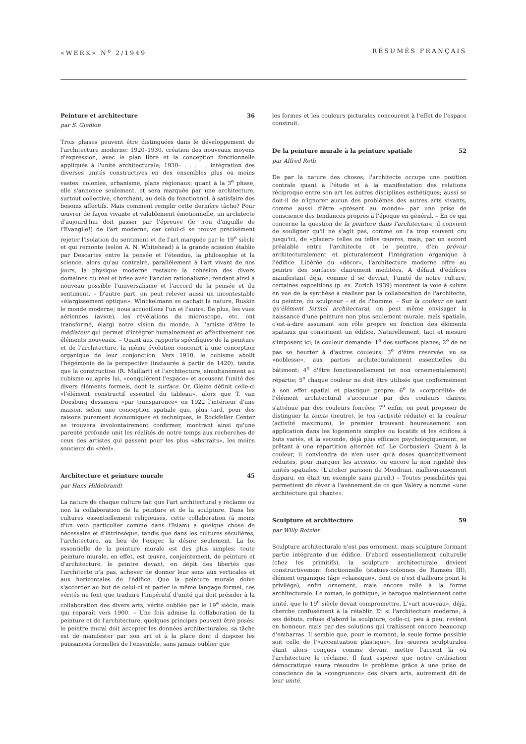«WERK» N<sup>o</sup> 2/1949 RÉSUMÉS FRANÇAIS
Peinture et architecture 36
par S. Giedion
Trois phases peuvent être distinguées dans le développement de l'architecture moderne: 1920–1930, création des nouveaux moyens d'expression, avec le plan libre et la conception fonctionnelle appliqués à l'unité architecturale; 1930– . . . . , intégration des diverses unités constructives en des ensembles plus ou moins vastes: colonies, urbanisme, plans régionaux; quant à la 3<sup>e</sup> phase, elle s'annonce seulement, et sera marquée par une architecture, surtout collective, cherchant, au delà du fonctionnel, à satisfaire des besoins affectifs. Mais comment remplir cette dernière tâche? Pour œuvrer de façon vivante et valablement émotionnelle, un architecte d'aujourd'hui doit passer par l'épreuve (le trou d'aiguille de l'Evangile!) de l'art moderne, car celui-ci se trouve précisément rejeter l'isolation du sentiment et de l'art marquée par le 19<sup>e</sup> siècle et qui remonte (selon A. N. Whitehead) à la grande scission établie par Descartes entre la pensée et l'étendue, la philosophie et la science, alors qu'au contraire, parallèlement à l'art vivant de nos jours, la physique moderne restaure la cohésion des divers domaines du réel et brise avec l'ancien rationalisme, rendant ainsi à nouveau possible l'universalisme et l'accord de la pensée et du sentiment. – D'autre part, on peut relever aussi un incontestable «élargissement optique». Winckelmann se cachait la nature, Ruskin le monde moderne; nous accueillons l'un et l'autre. De plus, les vues aériennes (avion), les révélations du microscope, etc. ont transformé, élargi notre vision du monde. A l'artiste d'être le médiateur qui permet d'intégrer humainement et affectivement ces éléments nouveaux. – Quant aux rapports spécifiques de la peinture et de l'architecture, la même évolution concourt à une conception organique de leur conjonction. Vers 1910, le cubisme abolit l'hégémonie de la perspective (instaurée à partir de 1420), tandis que la construction (R. Maillart) et l'architecture, simultanément au cubisme ou après lui, «conquièrent l'espace» et accusent l'unité des divers éléments formels, dont la surface. Or, Gleize définit celle-ci «l'élément constructif essentiel du tableau», alors que T. van Doesburg dessinera «par transparence» en 1922 l'intérieur d'une maison, selon une conception spatiale que, plus tard, pour des raisons purement économiques et techniques, le Rockfeller Center se trouvera involontairement confirmer, montrant ainsi qu'une parenté profonde unit les réalités de notre temps aux recherches de ceux des artistes qui passent pour les plus «abstraits», les moins soucieux du «réel».
Architecture et peinture murale 45
par Hans Hildebrandt
La nature de chaque culture fait que l'art architectural y réclame ou non la collaboration de la peinture et de la sculpture. Dans les cultures essentiellement religieuses, cette collaboration (à moins d'un veto particulier comme dans l'Islam) a quelque chose de nécessaire et d'intrinsèque, tandis que dans les cultures séculières, l'architecture, au lieu de l'exiger, la désire seulement. La loi essentielle de la peinture murale est des plus simples: toute peinture murale, en effet, est œuvre, conjointement, de peinture et d'architecture, le peintre devant, en dépit des libertés que l'architecte n'a pas, achever de donner leur sens aux verticales et aux horizontales de l'édifice. Que la peinture murale doive s'accorder au but de celui-ci et parler le même langage formel, ces vérités ne font que traduire l'impératif d'unité qui doit présider à la collaboration des divers arts, vérité oubliée par le 19<sup>e</sup> siècle, mais qui reparaît vers 1900. – Une fois admise la collaboration de la peinture et de l'architecture, quelques principes peuvent être posés: le peintre mural doit accepter les données architecturales; sa tâche est de manifester par son art et à la place dont il dispose les puissances formelles de l'ensemble, sans jamais oublier que
les formes et les couleurs picturales concourent à l'effet de l'espace construit.
De la peinture murale à la peinture spatiale 52
par Alfred Roth
De par la nature des choses, l'architecte occupe une position centrale quant à l'étude et à la manifestation des relations réciproque entre son art les autres disciplines esthétiques; aussi se doit-il de n'ignorer aucun des problèmes des autres arts vivants, comme aussi d'être «présent au monde» par une prise de conscience des tendances propres à l'époque en général. – En ce qui concerne la question de la peinture dans l'architecture, il convient de souligner qu'il ne s'agit pas, comme on l'a trop souvent cru jusqu'ici, de «placer» telles ou telles œuvres, mais, par un accord préalable entre l'architecte et le peintre, d'en prévoir architecturalement et picturalement l'intégration organique à l'édifice. Libérée du «décor», l'architecture moderne offre au peintre des surfaces clairement méditées. A défaut d'édifices manifestant déjà, comme il se devrait, l'unité de notre culture, certaines expositions (p. ex. Zurich 1939) montrent la voie à suivre en vue de la synthèse à réaliser par la collaboration de l'architecte, du peintre, du sculpteur – et de l'homme. – Sur la couleur en tant qu'élément formel architectural, on peut même envisager la naissance d'une peinture non plus seulement murale, mais spatiale, c'est-à-dire assumant son rôle propre en fonction des éléments spatiaux qui constituent un édifice. Naturellement, tact et mesure s'imposent ici; la couleur demande: 1<sup>o</sup> des surfaces planes; 2<sup>o</sup> de ne pas se heurter à d'autres couleurs; 3<sup>o</sup> d'être réservée, vu sa «noblesse», aux parties architecturalement essentielles du bâtiment; 4<sup>o</sup> d'être fonctionnellement (et non ornementalement) répartie; 5<sup>o</sup> chaque couleur ne doit être utilisée que conformément à son effet spatial et plastique propre; 6<sup>o</sup> la «corporéité» de l'élément architectural s'accentue par des couleurs claires, s'atténue par des couleurs foncées; 7<sup>o</sup> enfin, on peut proposer de distinguer la teinte (neutre), le ton (activité réduite) et la couleur (activité maximum), le premier trouvant heureusement son application dans les logements simples ou locatifs et les édifices à buts variés, et la seconde, déjà plus efficace psychologiquement, se prêtant à une répartition alternée (cf. Le Corbusier). Quant à la couleur, il conviendra de n'en user qu'à doses quantitativement réduites, pour marquer les accents, ou encore la non rigidité des unités spatiales. (L'atelier parisien de Mondrian, malheureusement disparu, en était un exemple sans pareil.) – Toutes possibilités qui permettent de rêver à l'avènement de ce que Valéry a nommé «une architecture qui chante».
Sculpture et architecture 59
par Willy Rotzler
Sculpture architecturale n'est pas ornement, mais sculpture formant partie intégrante d'un édifice. D'abord essentiellement culturelle (chez les primitifs), la sculpture architecturale devient constructivement fonctionnelle (statues-colonnes de Ramsès III), élément organique (âge «classique», dont ce n'est d'ailleurs point le privilège), enfin ornement, mais encore relié à la forme architecturale. Le roman, le gothique, le baroque maintiennent cette unité, que le 19<sup>e</sup> siècle devait compromettre. L'«art nouveau», déjà, cherche confusément à la rétablir. Et si l'architecture moderne, à ses débuts, refuse d'abord la sculpture, celle-ci, peu à peu, revient en honneur, mais par des solutions qui trahissent encore beaucoup d'embarras. Il semble que, pour le moment, la seule forme possible soit celle de l'«accentuation plastique», les œuvres sculpturales étant alors conçues comme devant mettre l'accent là où l'architecture le réclame. Il faut espérer que notre civilisation démocratique saura résoudre le problème grâce à une prise de conscience de la «congruence» des divers arts, autrement dit de leur unité.